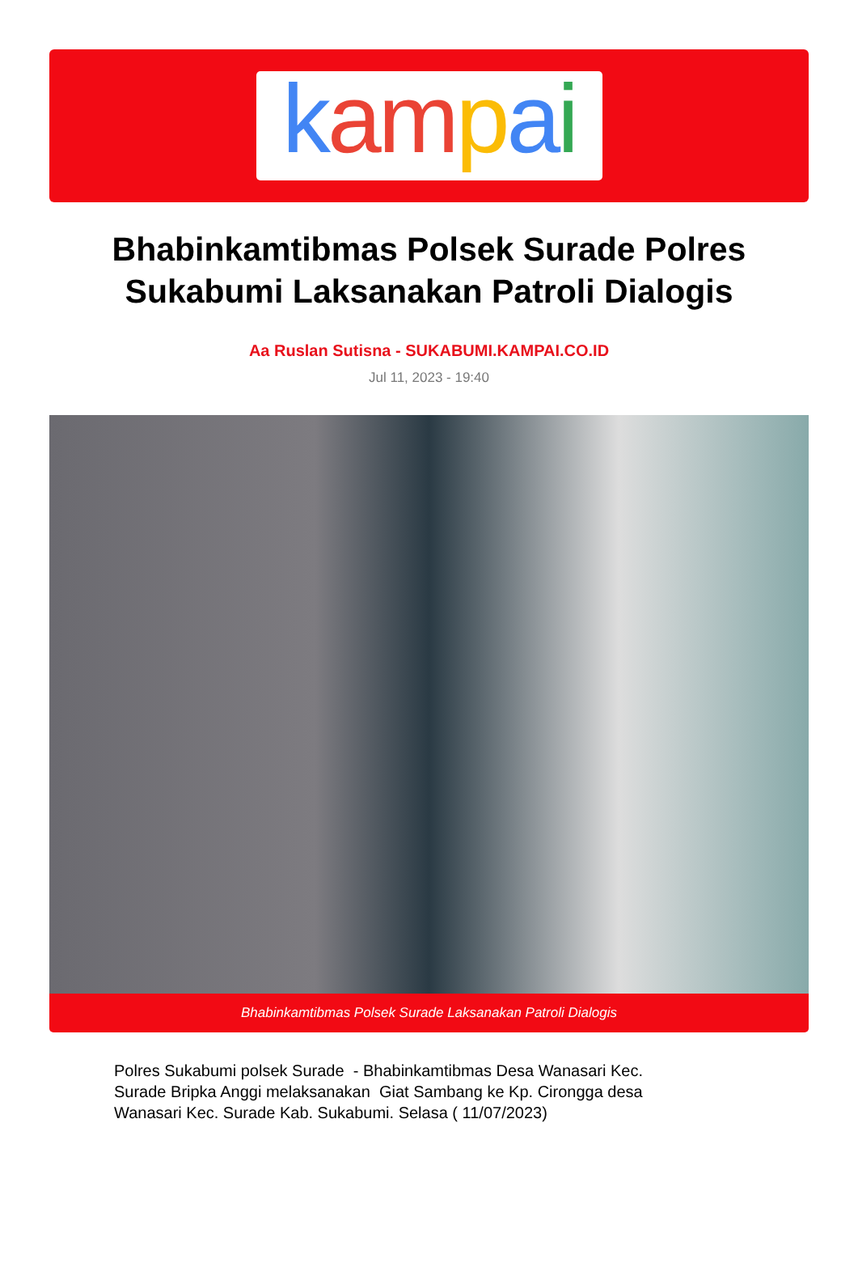kampai
Bhabinkamtibmas Polsek Surade Polres Sukabumi Laksanakan Patroli Dialogis
Aa Ruslan Sutisna - SUKABUMI.KAMPAI.CO.ID
Jul 11, 2023 - 19:40
Bhabinkamtibmas Polsek Surade Laksanakan Patroli Dialogis
Polres Sukabumi polsek Surade - Bhabinkamtibmas Desa Wanasari Kec. Surade Bripka Anggi melaksanakan Giat Sambang ke Kp. Cirongga desa Wanasari Kec. Surade Kab. Sukabumi. Selasa ( 11/07/2023)